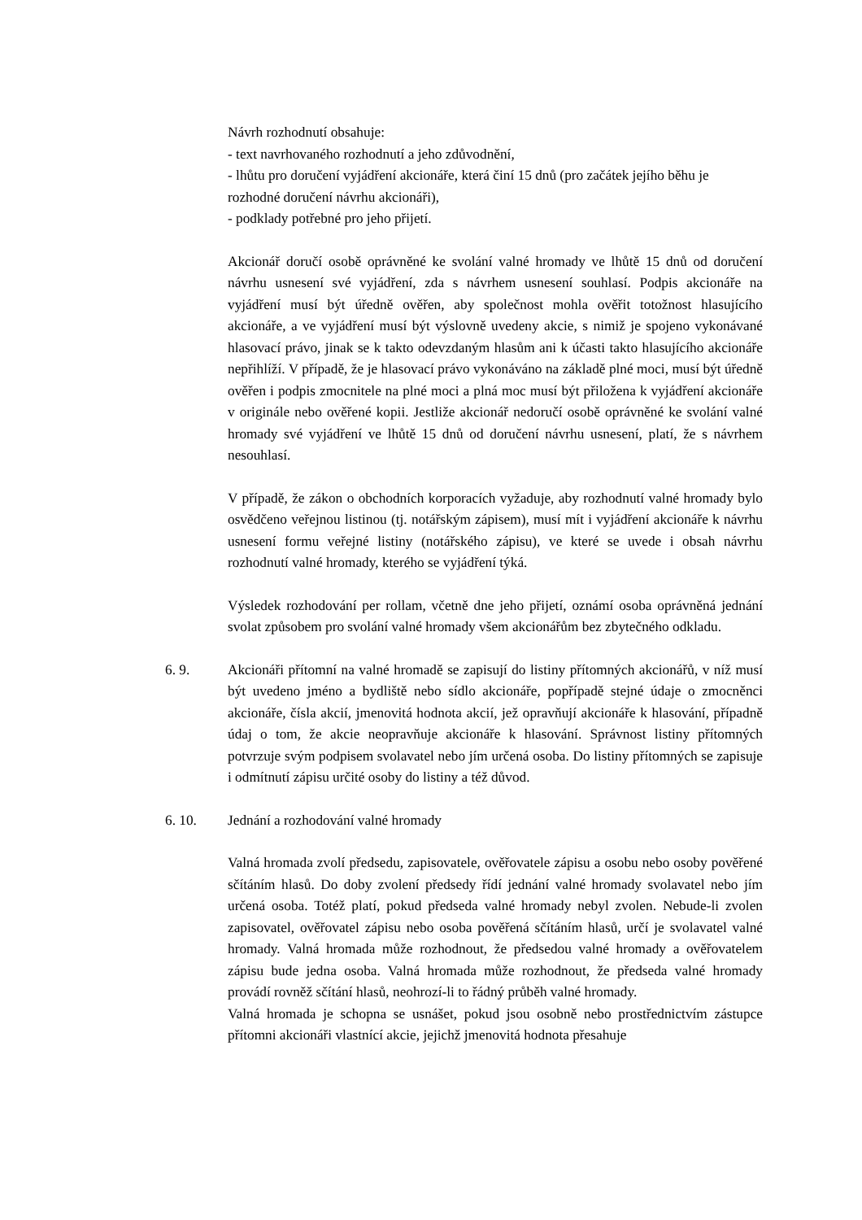Návrh rozhodnutí obsahuje:
- text navrhovaného rozhodnutí a jeho zdůvodnění,
- lhůtu pro doručení vyjádření akcionáře, která činí 15 dnů (pro začátek jejího běhu je rozhodné doručení návrhu akcionáři),
- podklady potřebné pro jeho přijetí.
Akcionář doručí osobě oprávněné ke svolání valné hromady ve lhůtě 15 dnů od doručení návrhu usnesení své vyjádření, zda s návrhem usnesení souhlasí. Podpis akcionáře na vyjádření musí být úředně ověřen, aby společnost mohla ověřit totožnost hlasujícího akcionáře, a ve vyjádření musí být výslovně uvedeny akcie, s nimiž je spojeno vykonávané hlasovací právo, jinak se k takto odevzdaným hlasům ani k účasti takto hlasujícího akcionáře nepřihlíží. V případě, že je hlasovací právo vykonáváno na základě plné moci, musí být úředně ověřen i podpis zmocnitele na plné moci a plná moc musí být přiložena k vyjádření akcionáře v originále nebo ověřené kopii. Jestliže akcionář nedoručí osobě oprávněné ke svolání valné hromady své vyjádření ve lhůtě 15 dnů od doručení návrhu usnesení, platí, že s návrhem nesouhlasí.
V případě, že zákon o obchodních korporacích vyžaduje, aby rozhodnutí valné hromady bylo osvědčeno veřejnou listinou (tj. notářským zápisem), musí mít i vyjádření akcionáře k návrhu usnesení formu veřejné listiny (notářského zápisu), ve které se uvede i obsah návrhu rozhodnutí valné hromady, kterého se vyjádření týká.
Výsledek rozhodování per rollam, včetně dne jeho přijetí, oznámí osoba oprávněná jednání svolat způsobem pro svolání valné hromady všem akcionářům bez zbytečného odkladu.
6. 9. Akcionáři přítomní na valné hromadě se zapisují do listiny přítomných akcionářů, v níž musí být uvedeno jméno a bydliště nebo sídlo akcionáře, popřípadě stejné údaje o zmocněnci akcionáře, čísla akcií, jmenovitá hodnota akcií, jež opravňují akcionáře k hlasování, případně údaj o tom, že akcie neopravňuje akcionáře k hlasování. Správnost listiny přítomných potvrzuje svým podpisem svolavatel nebo jím určená osoba. Do listiny přítomných se zapisuje i odmítnutí zápisu určité osoby do listiny a též důvod.
6. 10. Jednání a rozhodování valné hromady
Valná hromada zvolí předsedu, zapisovatele, ověřovatele zápisu a osobu nebo osoby pověřené sčítáním hlasů. Do doby zvolení předsedy řídí jednání valné hromady svolavatel nebo jím určená osoba. Totéž platí, pokud předseda valné hromady nebyl zvolen. Nebude-li zvolen zapisovatel, ověřovatel zápisu nebo osoba pověřená sčítáním hlasů, určí je svolavatel valné hromady. Valná hromada může rozhodnout, že předsedou valné hromady a ověřovatelem zápisu bude jedna osoba. Valná hromada může rozhodnout, že předseda valné hromady provádí rovněž sčítání hlasů, neohrozí-li to řádný průběh valné hromady.
Valná hromada je schopna se usnášet, pokud jsou osobně nebo prostřednictvím zástupce přítomni akcionáři vlastnící akcie, jejichž jmenovitá hodnota přesahuje